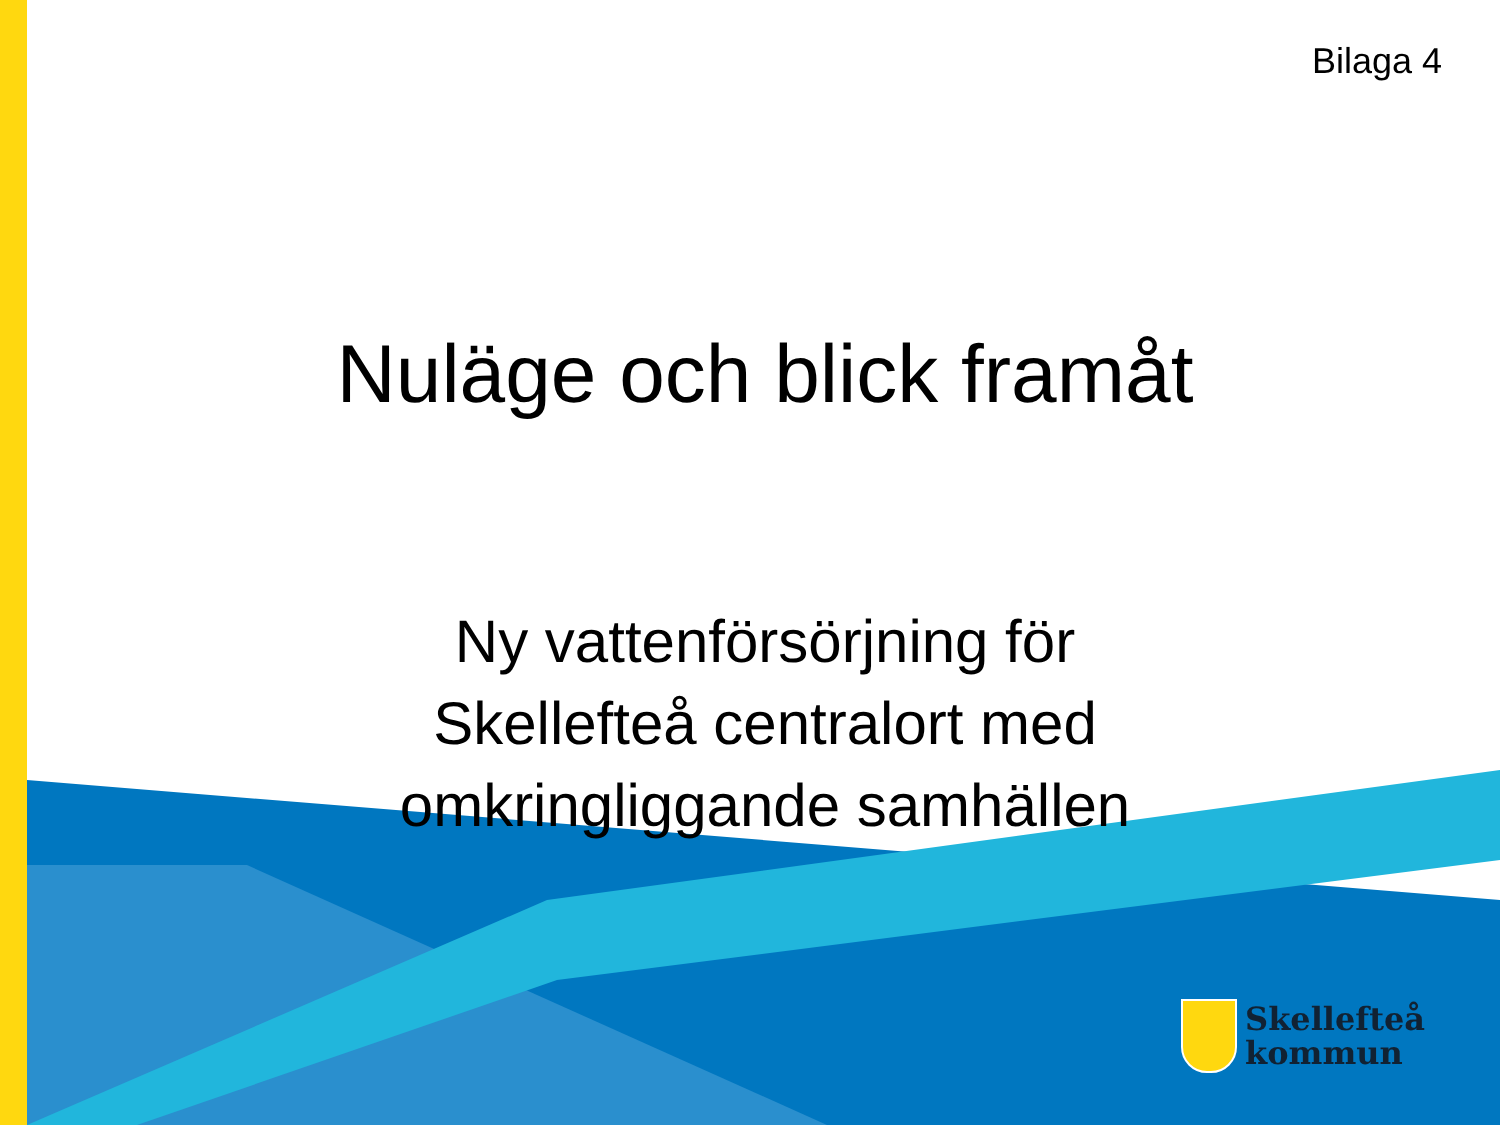Bilaga 4
Nuläge och blick framåt
Ny vattenförsörjning för
Skellefteå centralort med
omkringliggande samhällen
Skellefteå
kommun